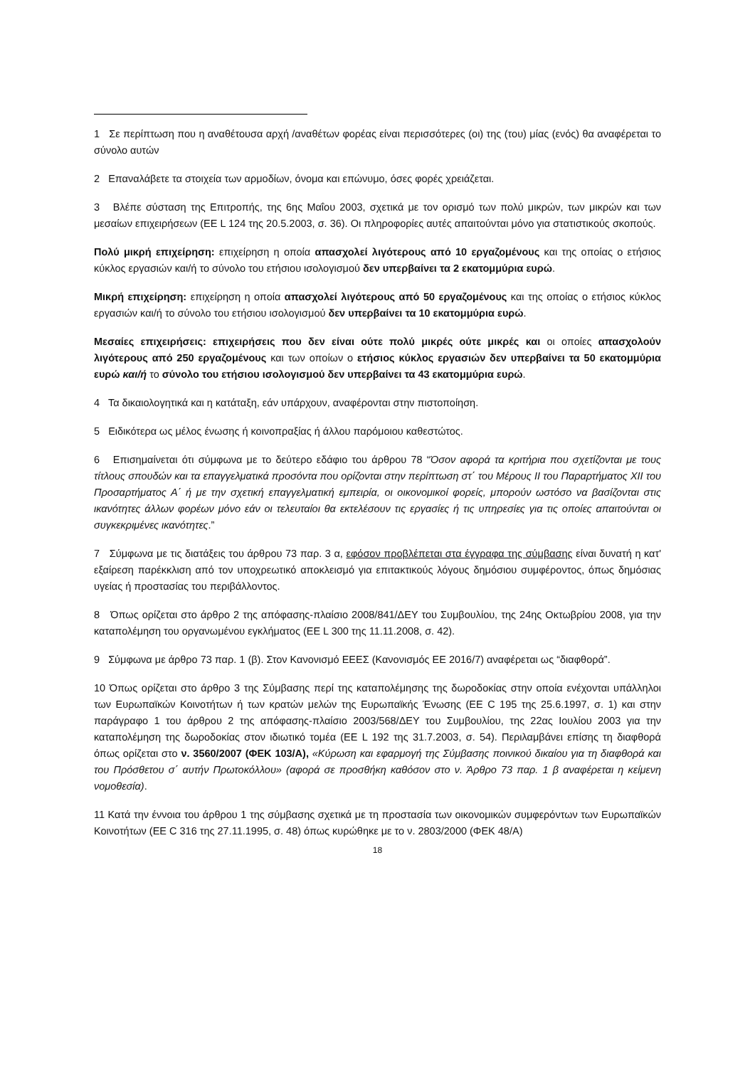1 Σε περίπτωση που η αναθέτουσα αρχή /αναθέτων φορέας είναι περισσότερες (οι) της (του) μίας (ενός) θα αναφέρεται το σύνολο αυτών
2 Επαναλάβετε τα στοιχεία των αρμοδίων, όνομα και επώνυμο, όσες φορές χρειάζεται.
3 Βλέπε σύσταση της Επιτροπής, της 6ης Μαΐου 2003, σχετικά με τον ορισμό των πολύ μικρών, των μικρών και των μεσαίων επιχειρήσεων (ΕΕ L 124 της 20.5.2003, σ. 36). Οι πληροφορίες αυτές απαιτούνται μόνο για στατιστικούς σκοπούς.
Πολύ μικρή επιχείρηση: επιχείρηση η οποία απασχολεί λιγότερους από 10 εργαζομένους και της οποίας ο ετήσιος κύκλος εργασιών και/ή το σύνολο του ετήσιου ισολογισμού δεν υπερβαίνει τα 2 εκατομμύρια ευρώ.
Μικρή επιχείρηση: επιχείρηση η οποία απασχολεί λιγότερους από 50 εργαζομένους και της οποίας ο ετήσιος κύκλος εργασιών και/ή το σύνολο του ετήσιου ισολογισμού δεν υπερβαίνει τα 10 εκατομμύρια ευρώ.
Μεσαίες επιχειρήσεις: επιχειρήσεις που δεν είναι ούτε πολύ μικρές ούτε μικρές και οι οποίες απασχολούν λιγότερους από 250 εργαζομένους και των οποίων ο ετήσιος κύκλος εργασιών δεν υπερβαίνει τα 50 εκατομμύρια ευρώ και/ή το σύνολο του ετήσιου ισολογισμού δεν υπερβαίνει τα 43 εκατομμύρια ευρώ.
4 Τα δικαιολογητικά και η κατάταξη, εάν υπάρχουν, αναφέρονται στην πιστοποίηση.
5 Ειδικότερα ως μέλος ένωσης ή κοινοπραξίας ή άλλου παρόμοιου καθεστώτος.
6 Επισημαίνεται ότι σύμφωνα με το δεύτερο εδάφιο του άρθρου 78 “Όσον αφορά τα κριτήρια που σχετίζονται με τους τίτλους σπουδών και τα επαγγελματικά προσόντα που ορίζονται στην περίπτωση στ΄ του Μέρους ΙΙ του Παραρτήματος XII του Προσαρτήματος Α΄ ή με την σχετική επαγγελματική εμπειρία, οι οικονομικοί φορείς, μπορούν ωστόσο να βασίζονται στις ικανότητες άλλων φορέων μόνο εάν οι τελευταίοι θα εκτελέσουν τις εργασίες ή τις υπηρεσίες για τις οποίες απαιτούνται οι συγκεκριμένες ικανότητες.”
7 Σύμφωνα με τις διατάξεις του άρθρου 73 παρ. 3 α, εφόσον προβλέπεται στα έγγραφα της σύμβασης είναι δυνατή η κατ' εξαίρεση παρέκκλιση από τον υποχρεωτικό αποκλεισμό για επιτακτικούς λόγους δημόσιου συμφέροντος, όπως δημόσιας υγείας ή προστασίας του περιβάλλοντος.
8 Όπως ορίζεται στο άρθρο 2 της απόφασης-πλαίσιο 2008/841/ΔΕΥ του Συμβουλίου, της 24ης Οκτωβρίου 2008, για την καταπολέμηση του οργανωμένου εγκλήματος (ΕΕ L 300 της 11.11.2008, σ. 42).
9 Σύμφωνα με άρθρο 73 παρ. 1 (β). Στον Κανονισμό ΕΕΕΣ (Κανονισμός ΕΕ 2016/7) αναφέρεται ως “διαφθορά”.
10 Όπως ορίζεται στο άρθρο 3 της Σύμβασης περί της καταπολέμησης της δωροδοκίας στην οποία ενέχονται υπάλληλοι των Ευρωπαϊκών Κοινοτήτων ή των κρατών μελών της Ευρωπαϊκής Ένωσης (ΕΕ C 195 της 25.6.1997, σ. 1) και στην παράγραφο 1 του άρθρου 2 της απόφασης-πλαίσιο 2003/568/ΔΕΥ του Συμβουλίου, της 22ας Ιουλίου 2003 για την καταπολέμηση της δωροδοκίας στον ιδιωτικό τομέα (ΕΕ L 192 της 31.7.2003, σ. 54). Περιλαμβάνει επίσης τη διαφθορά όπως ορίζεται στο ν. 3560/2007 (ΦΕΚ 103/Α), «Κύρωση και εφαρμογή της Σύμβασης ποινικού δικαίου για τη διαφθορά και του Πρόσθετου σ΄ αυτήν Πρωτοκόλλου» (αφορά σε προσθήκη καθόσον στο ν. Άρθρο 73 παρ. 1 β αναφέρεται η κείμενη νομοθεσία).
11 Κατά την έννοια του άρθρου 1 της σύμβασης σχετικά με τη προστασία των οικονομικών συμφερόντων των Ευρωπαϊκών Κοινοτήτων (ΕΕ C 316 της 27.11.1995, σ. 48) όπως κυρώθηκε με το ν. 2803/2000 (ΦΕΚ 48/Α)
18